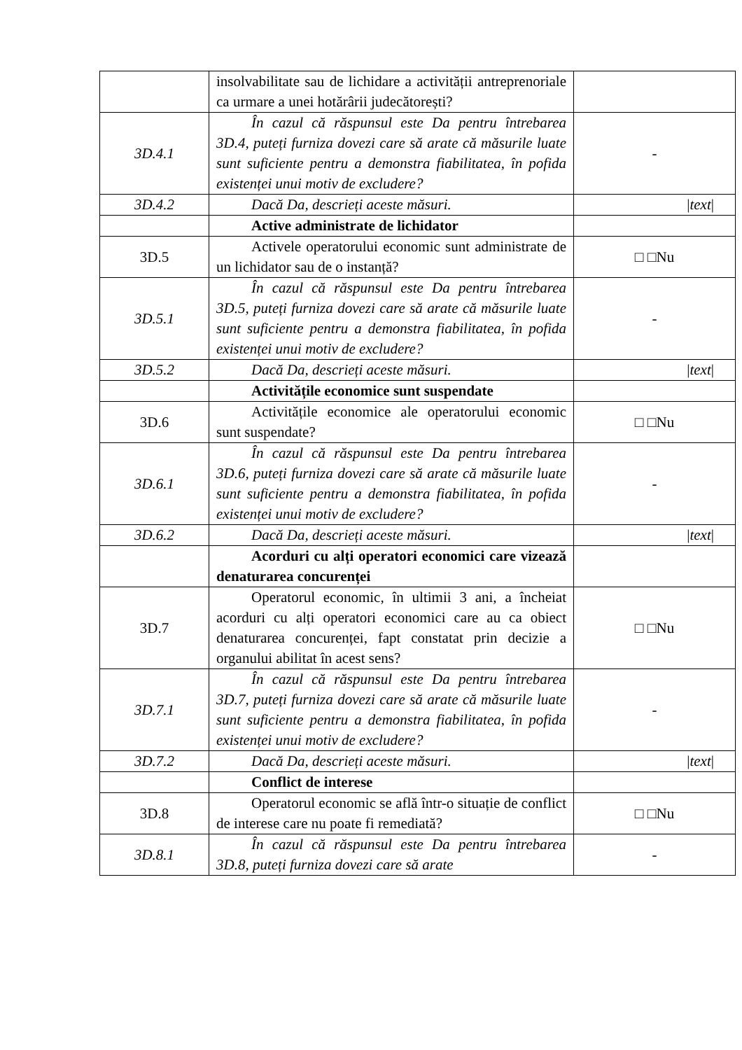| | insolvabilitate sau de lichidare a activității antreprenoriale ca urmare a unei hotărârii judecătorești? | |
| 3D.4.1 | În cazul că răspunsul este Da pentru întrebarea 3D.4, puteți furniza dovezi care să arate că măsurile luate sunt suficiente pentru a demonstra fiabilitatea, în pofida existenței unui motiv de excludere? | - |
| 3D.4.2 | Dacă Da, descrieți aceste măsuri. | / text / |
| | Active administrate de lichidator | |
| 3D.5 | Activele operatorului economic sunt administrate de un lichidator sau de o instanță? | □ □Nu |
| 3D.5.1 | În cazul că răspunsul este Da pentru întrebarea 3D.5, puteți furniza dovezi care să arate că măsurile luate sunt suficiente pentru a demonstra fiabilitatea, în pofida existenței unui motiv de excludere? | - |
| 3D.5.2 | Dacă Da, descrieți aceste măsuri. | / text / |
| | Activitățile economice sunt suspendate | |
| 3D.6 | Activitățile economice ale operatorului economic sunt suspendate? | □ □Nu |
| 3D.6.1 | În cazul că răspunsul este Da pentru întrebarea 3D.6, puteți furniza dovezi care să arate că măsurile luate sunt suficiente pentru a demonstra fiabilitatea, în pofida existenței unui motiv de excludere? | - |
| 3D.6.2 | Dacă Da, descrieți aceste măsuri. | / text / |
| | Acorduri cu alți operatori economici care vizează denaturarea concurenței | |
| 3D.7 | Operatorul economic, în ultimii 3 ani, a încheiat acorduri cu alți operatori economici care au ca obiect denaturarea concurenței, fapt constatat prin decizie a organului abilitat în acest sens? | □ □Nu |
| 3D.7.1 | În cazul că răspunsul este Da pentru întrebarea 3D.7, puteți furniza dovezi care să arate că măsurile luate sunt suficiente pentru a demonstra fiabilitatea, în pofida existenței unui motiv de excludere? | - |
| 3D.7.2 | Dacă Da, descrieți aceste măsuri. | / text / |
| | Conflict de interese | |
| 3D.8 | Operatorul economic se află într-o situație de conflict de interese care nu poate fi remediată? | □ □Nu |
| 3D.8.1 | În cazul că răspunsul este Da pentru întrebarea 3D.8, puteți furniza dovezi care să arate | - |